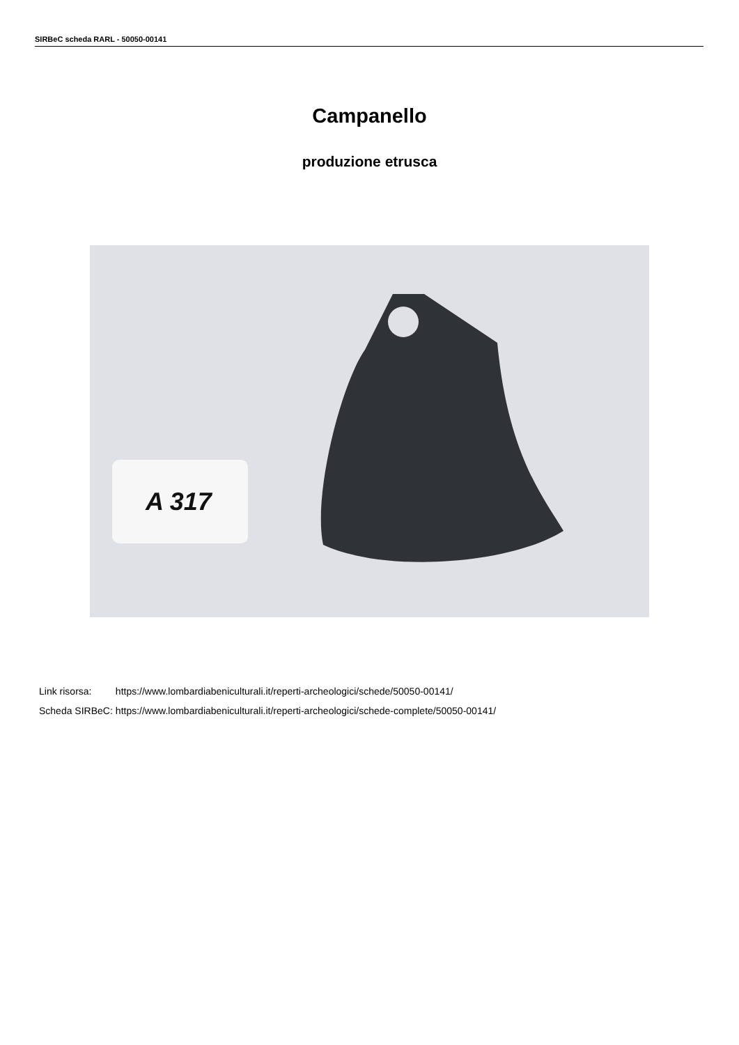SIRBeC scheda RARL - 50050-00141
Campanello
produzione etrusca
A 317
| Link risorsa: | https://www.lombardiabeniculturali.it/reperti-archeologici/schede/50050-00141/ |
| Scheda SIRBeC: | https://www.lombardiabeniculturali.it/reperti-archeologici/schede-complete/50050-00141/ |